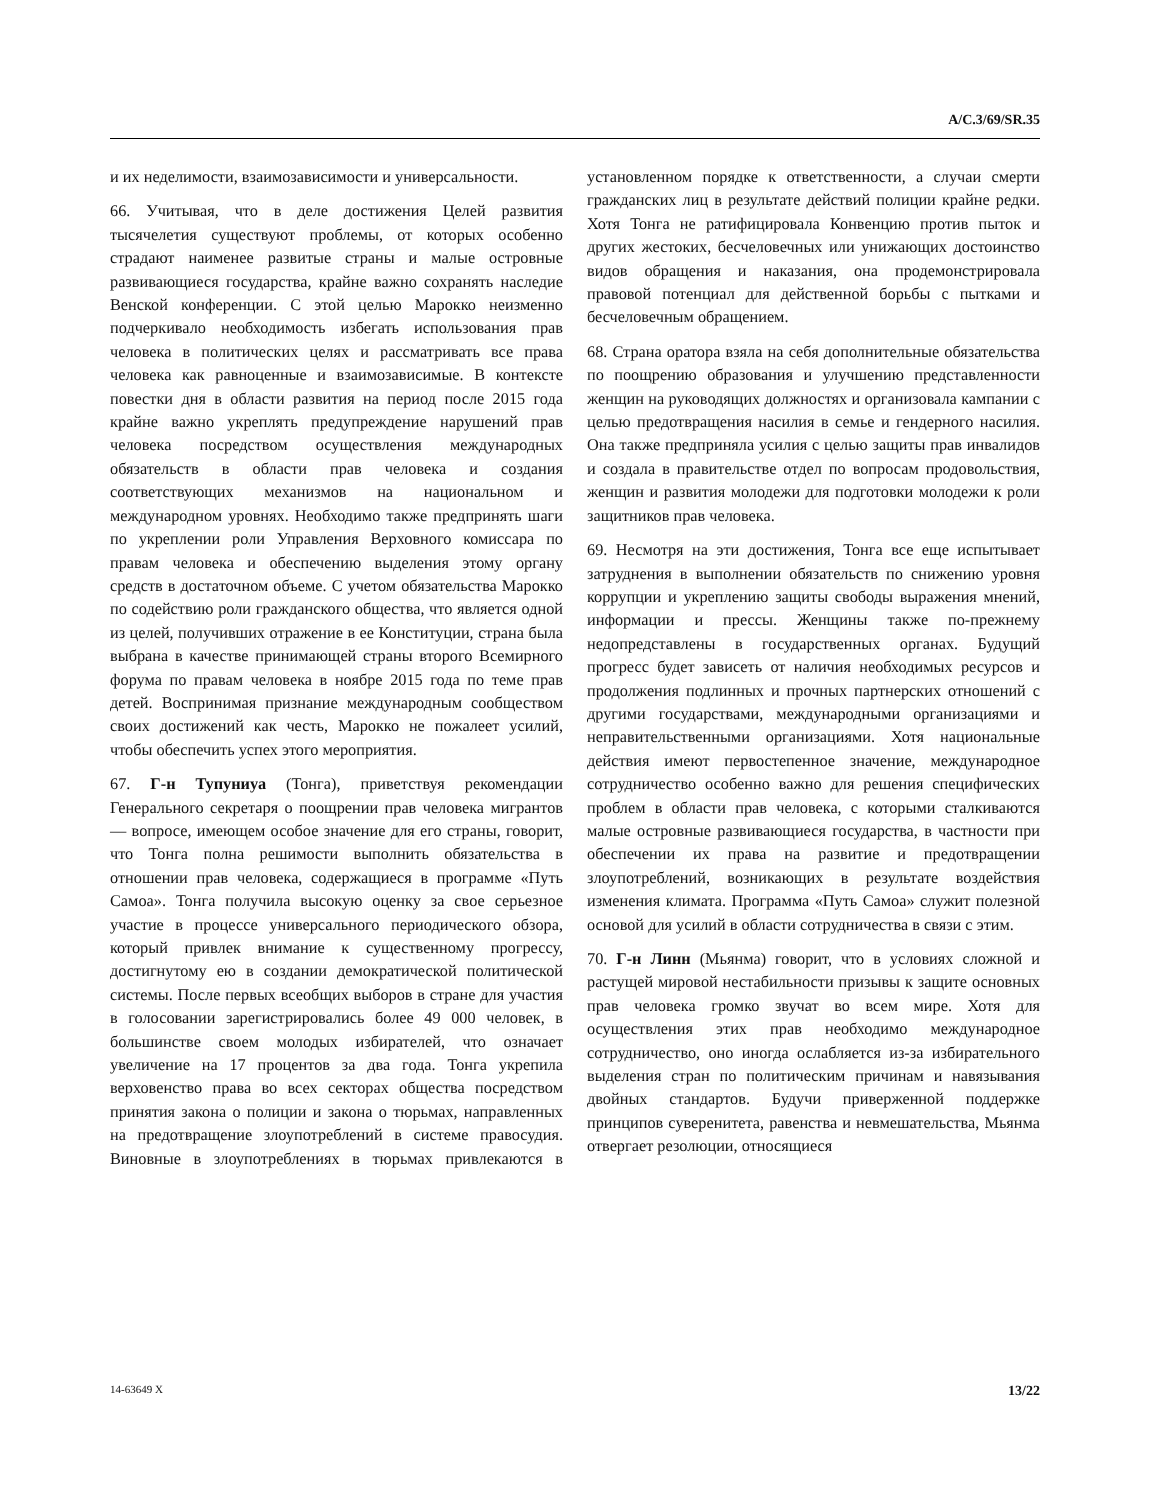A/C.3/69/SR.35
и их неделимости, взаимозависимости и универсальности.
66. Учитывая, что в деле достижения Целей развития тысячелетия существуют проблемы, от которых особенно страдают наименее развитые страны и малые островные развивающиеся государства, крайне важно сохранять наследие Венской конференции. С этой целью Марокко неизменно подчеркивало необходимость избегать использования прав человека в политических целях и рассматривать все права человека как равноценные и взаимозависимые. В контексте повестки дня в области развития на период после 2015 года крайне важно укреплять предупреждение нарушений прав человека посредством осуществления международных обязательств в области прав человека и создания соответствующих механизмов на национальном и международном уровнях. Необходимо также предпринять шаги по укреплении роли Управления Верховного комиссара по правам человека и обеспечению выделения этому органу средств в достаточном объеме. С учетом обязательства Марокко по содействию роли гражданского общества, что является одной из целей, получивших отражение в ее Конституции, страна была выбрана в качестве принимающей страны второго Всемирного форума по правам человека в ноябре 2015 года по теме прав детей. Воспринимая признание международным сообществом своих достижений как честь, Марокко не пожалеет усилий, чтобы обеспечить успех этого мероприятия.
67. Г-н Тупуниуа (Тонга), приветствуя рекомендации Генерального секретаря о поощрении прав человека мигрантов — вопросе, имеющем особое значение для его страны, говорит, что Тонга полна решимости выполнить обязательства в отношении прав человека, содержащиеся в программе «Путь Самоа». Тонга получила высокую оценку за свое серьезное участие в процессе универсального периодического обзора, который привлек внимание к существенному прогрессу, достигнутому ею в создании демократической политической системы. После первых всеобщих выборов в стране для участия в голосовании зарегистрировались более 49 000 человек, в большинстве своем молодых избирателей, что означает увеличение на 17 процентов за два года. Тонга укрепила верховенство права во всех секторах общества посредством принятия закона о полиции и закона о тюрьмах, направленных на предотвращение злоупотреблений в системе правосудия. Виновные в злоупотреблениях в тюрьмах привлекаются в установленном порядке к ответственности, а случаи смерти гражданских лиц в результате действий полиции крайне редки. Хотя Тонга не ратифицировала Конвенцию против пыток и других жестоких, бесчеловечных или унижающих достоинство видов обращения и наказания, она продемонстрировала правовой потенциал для действенной борьбы с пытками и бесчеловечным обращением.
68. Страна оратора взяла на себя дополнительные обязательства по поощрению образования и улучшению представленности женщин на руководящих должностях и организовала кампании с целью предотвращения насилия в семье и гендерного насилия. Она также предприняла усилия с целью защиты прав инвалидов и создала в правительстве отдел по вопросам продовольствия, женщин и развития молодежи для подготовки молодежи к роли защитников прав человека.
69. Несмотря на эти достижения, Тонга все еще испытывает затруднения в выполнении обязательств по снижению уровня коррупции и укреплению защиты свободы выражения мнений, информации и прессы. Женщины также по-прежнему недопредставлены в государственных органах. Будущий прогресс будет зависеть от наличия необходимых ресурсов и продолжения подлинных и прочных партнерских отношений с другими государствами, международными организациями и неправительственными организациями. Хотя национальные действия имеют первостепенное значение, международное сотрудничество особенно важно для решения специфических проблем в области прав человека, с которыми сталкиваются малые островные развивающиеся государства, в частности при обеспечении их права на развитие и предотвращении злоупотреблений, возникающих в результате воздействия изменения климата. Программа «Путь Самоа» служит полезной основой для усилий в области сотрудничества в связи с этим.
70. Г-н Линн (Мьянма) говорит, что в условиях сложной и растущей мировой нестабильности призывы к защите основных прав человека громко звучат во всем мире. Хотя для осуществления этих прав необходимо международное сотрудничество, оно иногда ослабляется из-за избирательного выделения стран по политическим причинам и навязывания двойных стандартов. Будучи приверженной поддержке принципов суверенитета, равенства и невмешательства, Мьянма отвергает резолюции, относящиеся
14-63649 X 13/22